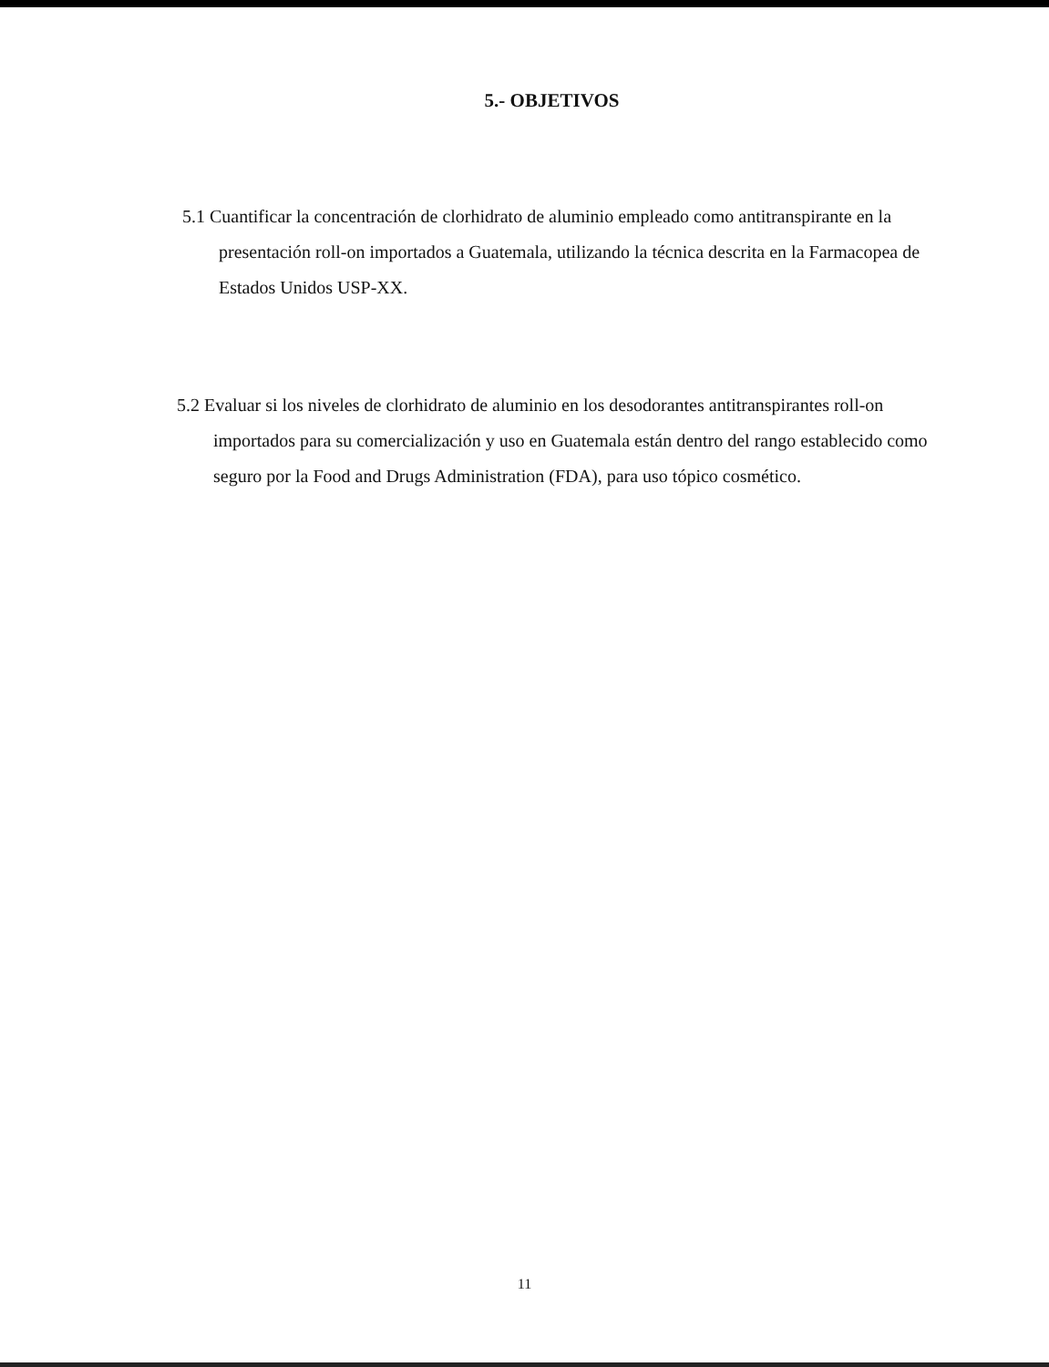5.- OBJETIVOS
5.1 Cuantificar la concentración de clorhidrato de aluminio empleado como antitranspirante en la presentación roll-on importados a Guatemala, utilizando la técnica descrita en la Farmacopea de Estados Unidos USP-XX.
5.2 Evaluar si los niveles de clorhidrato de aluminio en los desodorantes antitranspirantes roll-on importados para su comercialización y uso en Guatemala están dentro del rango establecido como seguro por la Food and Drugs Administration (FDA), para uso tópico cosmético.
11